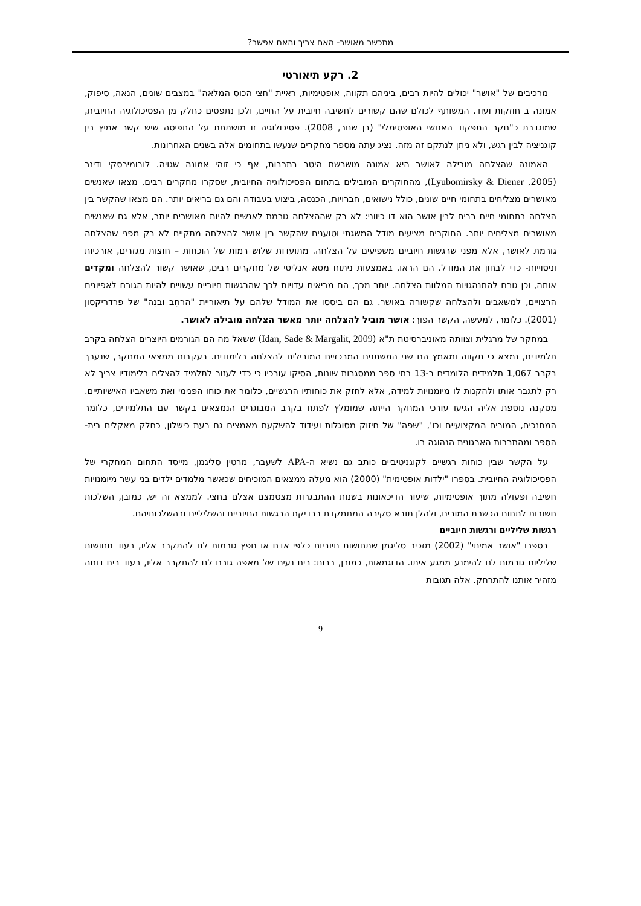מתכשר מאושר- האם צריך והאם אפשר?
2. רקע תיאורטי
מרכיבים של "אושר" יכולים להיות רבים, ביניהם תקווה, אופטימיות, ראיית "חצי הכוס המלאה" במצבים שונים, הנאה, סיפוק, אמונה ב חוזקות ועוד. המשותף לכולם שהם קשורים לחשיבה חיובית על החיים, ולכן נתפסים כחלק מן הפסיכולוגיה החיובית, שמוגדרת כ"חקר התפקוד האנושי האופטימלי" (בן שחר, 2008). פסיכולוגיה זו מושתתת על התפיסה שיש קשר אמיץ בין קוגניציה לבין רגש, ולא ניתן לנתקם זה מזה. נציג עתה מספר מחקרים שנעשו בתחומים אלה בשנים האחרונות.
האמונה שהצלחה מובילה לאושר היא אמונה מושרשת היטב בתרבות, אף כי זוהי אמונה שגויה. לובומירסקי ודינר (Lyubomirsky & Diener ,2005), מהחוקרים המובילים בתחום הפסיכולוגיה החיובית, שסקרו מחקרים רבים, מצאו שאנשים מאושרים מצליחים בתחומי חיים שונים, כולל נישואים, חברויות, הכנסה, ביצוע בעבודה והם גם בריאים יותר. הם מצאו שהקשר בין הצלחה בתחומי חיים רבים לבין אושר הוא דו כיווני: לא רק שההצלחה גורמת לאנשים להיות מאושרים יותר, אלא גם שאנשים מאושרים מצליחים יותר. החוקרים מציעים מודל המשגתי וטוענים שהקשר בין אושר להצלחה מתקיים לא רק מפני שהצלחה גורמת לאושר, אלא מפני שרגשות חיוביים משפיעים על הצלחה. מתועדות שלוש רמות של הוכחות – חוצות מגזרים, אורכיות וניסוייות- כדי לבחון את המודל. הם הראו, באמצעות ניתוח מטא אנליטי של מחקרים רבים, שאושר קשור להצלחה ומקדים אותה, וכן גורם להתנהגויות המלוות הצלחה. יותר מכך, הם מביאים עדויות לכך שהרגשות חיוביים עשויים להיות הגורם לאפיונים הרצויים, למשאבים ולהצלחה שקשורה באושר. גם הם ביססו את המודל שלהם על תיאוריית "הרחֵב ובנֵה" של פרדריקסון (2001). כלומר, למעשה, הקשר הפוך: אושר מוביל להצלחה יותר מאשר הצלחה מובילה לאושר.
במחקר של מרגלית וצוותה מאוניברסיטת ת"א (Idan, Sade & Margalit, 2009) ששאל מה הם הגורמים היוצרים הצלחה בקרב תלמידים, נמצא כי תקווה ומאמץ הם שני המשתנים המרכזיים המובילים להצלחה בלימודים. בעקבות ממצאי המחקר, שנערך בקרב 1,067 תלמידים הלומדים ב-13 בתי ספר ממסגרות שונות, הסיקו עורכיו כי כדי לעזור לתלמיד להצליח בלימודיו צריך לא רק לתגבר אותו ולהקנות לו מיומנויות למידה, אלא לחזק את כוחותיו הרגשיים, כלומר את כוחו הפנימי ואת משאביו האישיותיים. מסקנה נוספת אליה הגיעו עורכי המחקר הייתה שמומלץ לפתח בקרב המבוגרים הנמצאים בקשר עם התלמידים, כלומר המחנכים, המורים המקצועיים וכו', "שפה" של חיזוק מסוגלות ועידוד להשקעת מאמצים גם בעת כישלון, כחלק מאקלים בית- הספר ומהתרבות הארגונית הנהוגה בו.
על הקשר שבין כוחות רגשיים לקוגניטיביים כותב גם נשיא ה-APA לשעבר, מרטין סליגמן, מייסד התחום המחקרי של הפסיכולוגיה החיובית. בספרו "ילדות אופטימית" (2000) הוא מעלה ממצאים המוכיחים שכאשר מלמדים ילדים בני עשר מיומנויות חשיבה ופעולה מתוך אופטימיות, שיעור הדיכאונות בשנות ההתבגרות מצטמצם אצלם בחצי. לממצא זה יש, כמובן, השלכות חשובות לתחום הכשרת המורים, ולהלן תובא סקירה המתמקדת בבדיקת הרגשות החיוביים והשליליים ובהשלכותיהם.
רגשות שליליים ורגשות חיוביים
בספרו "אושר אמיתי" (2002) מזכיר סליגמן שתחושות חיוביות כלפי אדם או חפץ גורמות לנו להתקרב אליו, בעוד תחושות שליליות גורמות לנו להימנע ממגע איתו. הדוגמאות, כמובן, רבות: ריח נעים של מאפה גורם לנו להתקרב אליו, בעוד ריח דוחה מזהיר אותנו להתרחק. אלה תגובות
9